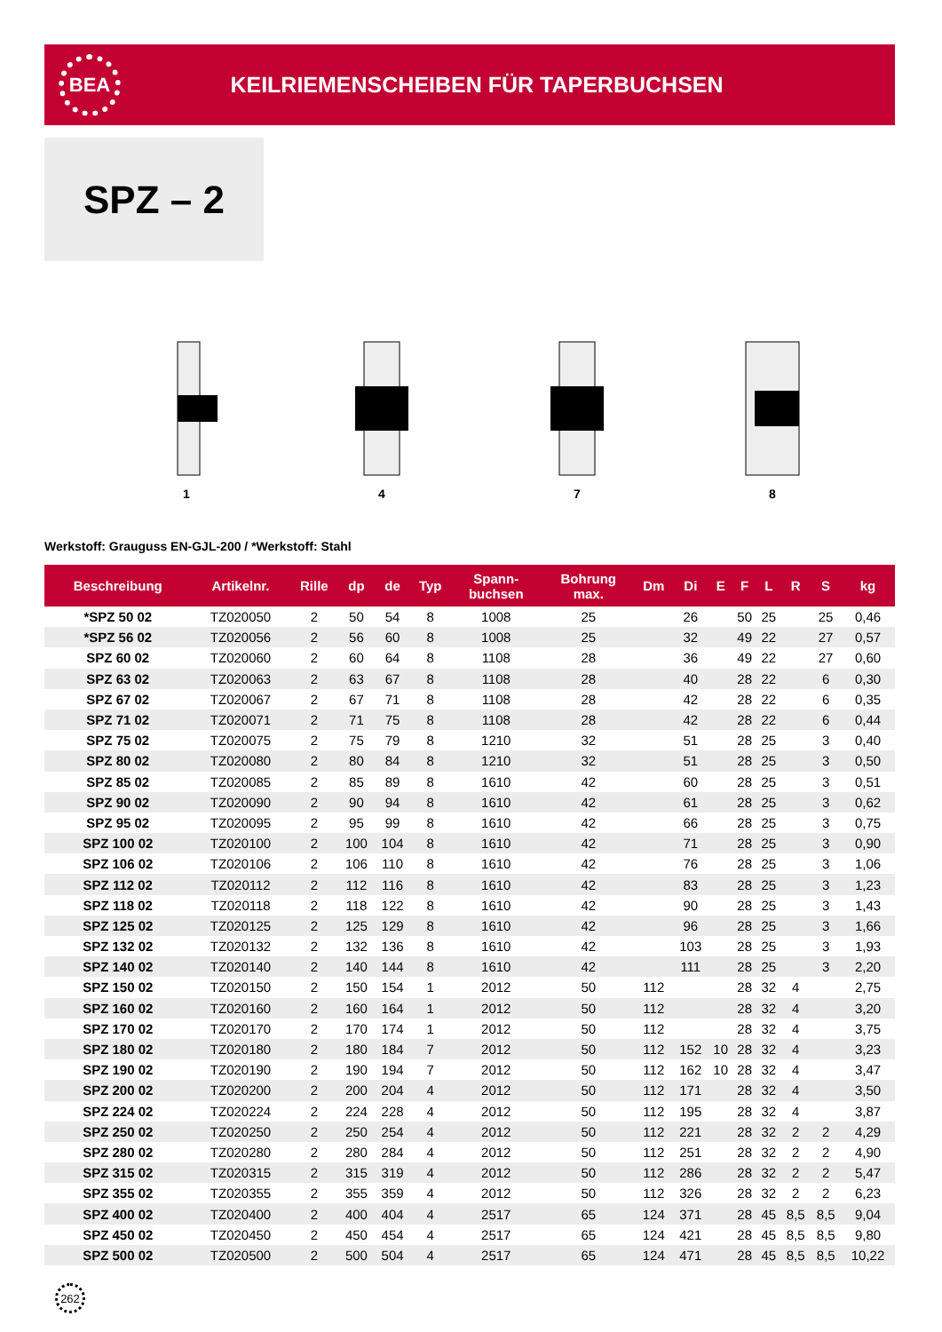BEA
KEILRIEMENSCHEIBEN FÜR TAPERBUCHSEN
SPZ – 2
1 4 7 8
Werkstoff: Grauguss EN-GJL-200 / *Werkstoff: Stahl
| Beschreibung | Artikelnr. | Rille | dp | de | Typ | Spann- buchsen | Bohrung max. | Dm | Di | E | F | L | R | S | kg |
| --- | --- | --- | --- | --- | --- | --- | --- | --- | --- | --- | --- | --- | --- | --- | --- |
| *SPZ 50 02 | TZ020050 | 2 | 50 | 54 | 8 | 1008 | 25 | | 26 | | 50 | 25 | | 25 | 0,46 |
| *SPZ 56 02 | TZ020056 | 2 | 56 | 60 | 8 | 1008 | 25 | | 32 | | 49 | 22 | | 27 | 0,57 |
| SPZ 60 02 | TZ020060 | 2 | 60 | 64 | 8 | 1108 | 28 | | 36 | | 49 | 22 | | 27 | 0,60 |
| SPZ 63 02 | TZ020063 | 2 | 63 | 67 | 8 | 1108 | 28 | | 40 | | 28 | 22 | | 6 | 0,30 |
| SPZ 67 02 | TZ020067 | 2 | 67 | 71 | 8 | 1108 | 28 | | 42 | | 28 | 22 | | 6 | 0,35 |
| SPZ 71 02 | TZ020071 | 2 | 71 | 75 | 8 | 1108 | 28 | | 42 | | 28 | 22 | | 6 | 0,44 |
| SPZ 75 02 | TZ020075 | 2 | 75 | 79 | 8 | 1210 | 32 | | 51 | | 28 | 25 | | 3 | 0,40 |
| SPZ 80 02 | TZ020080 | 2 | 80 | 84 | 8 | 1210 | 32 | | 51 | | 28 | 25 | | 3 | 0,50 |
| SPZ 85 02 | TZ020085 | 2 | 85 | 89 | 8 | 1610 | 42 | | 60 | | 28 | 25 | | 3 | 0,51 |
| SPZ 90 02 | TZ020090 | 2 | 90 | 94 | 8 | 1610 | 42 | | 61 | | 28 | 25 | | 3 | 0,62 |
| SPZ 95 02 | TZ020095 | 2 | 95 | 99 | 8 | 1610 | 42 | | 66 | | 28 | 25 | | 3 | 0,75 |
| SPZ 100 02 | TZ020100 | 2 | 100 | 104 | 8 | 1610 | 42 | | 71 | | 28 | 25 | | 3 | 0,90 |
| SPZ 106 02 | TZ020106 | 2 | 106 | 110 | 8 | 1610 | 42 | | 76 | | 28 | 25 | | 3 | 1,06 |
| SPZ 112 02 | TZ020112 | 2 | 112 | 116 | 8 | 1610 | 42 | | 83 | | 28 | 25 | | 3 | 1,23 |
| SPZ 118 02 | TZ020118 | 2 | 118 | 122 | 8 | 1610 | 42 | | 90 | | 28 | 25 | | 3 | 1,43 |
| SPZ 125 02 | TZ020125 | 2 | 125 | 129 | 8 | 1610 | 42 | | 96 | | 28 | 25 | | 3 | 1,66 |
| SPZ 132 02 | TZ020132 | 2 | 132 | 136 | 8 | 1610 | 42 | | 103 | | 28 | 25 | | 3 | 1,93 |
| SPZ 140 02 | TZ020140 | 2 | 140 | 144 | 8 | 1610 | 42 | | 111 | | 28 | 25 | | 3 | 2,20 |
| SPZ 150 02 | TZ020150 | 2 | 150 | 154 | 1 | 2012 | 50 | 112 | | | 28 | 32 | 4 | | 2,75 |
| SPZ 160 02 | TZ020160 | 2 | 160 | 164 | 1 | 2012 | 50 | 112 | | | 28 | 32 | 4 | | 3,20 |
| SPZ 170 02 | TZ020170 | 2 | 170 | 174 | 1 | 2012 | 50 | 112 | | | 28 | 32 | 4 | | 3,75 |
| SPZ 180 02 | TZ020180 | 2 | 180 | 184 | 7 | 2012 | 50 | 112 | 152 | 10 | 28 | 32 | 4 | | 3,23 |
| SPZ 190 02 | TZ020190 | 2 | 190 | 194 | 7 | 2012 | 50 | 112 | 162 | 10 | 28 | 32 | 4 | | 3,47 |
| SPZ 200 02 | TZ020200 | 2 | 200 | 204 | 4 | 2012 | 50 | 112 | 171 | | 28 | 32 | 4 | | 3,50 |
| SPZ 224 02 | TZ020224 | 2 | 224 | 228 | 4 | 2012 | 50 | 112 | 195 | | 28 | 32 | 4 | | 3,87 |
| SPZ 250 02 | TZ020250 | 2 | 250 | 254 | 4 | 2012 | 50 | 112 | 221 | | 28 | 32 | 2 | 2 | 4,29 |
| SPZ 280 02 | TZ020280 | 2 | 280 | 284 | 4 | 2012 | 50 | 112 | 251 | | 28 | 32 | 2 | 2 | 4,90 |
| SPZ 315 02 | TZ020315 | 2 | 315 | 319 | 4 | 2012 | 50 | 112 | 286 | | 28 | 32 | 2 | 2 | 5,47 |
| SPZ 355 02 | TZ020355 | 2 | 355 | 359 | 4 | 2012 | 50 | 112 | 326 | | 28 | 32 | 2 | 2 | 6,23 |
| SPZ 400 02 | TZ020400 | 2 | 400 | 404 | 4 | 2517 | 65 | 124 | 371 | | 28 | 45 | 8,5 | 8,5 | 9,04 |
| SPZ 450 02 | TZ020450 | 2 | 450 | 454 | 4 | 2517 | 65 | 124 | 421 | | 28 | 45 | 8,5 | 8,5 | 9,80 |
| SPZ 500 02 | TZ020500 | 2 | 500 | 504 | 4 | 2517 | 65 | 124 | 471 | | 28 | 45 | 8,5 | 8,5 | 10,22 |
262